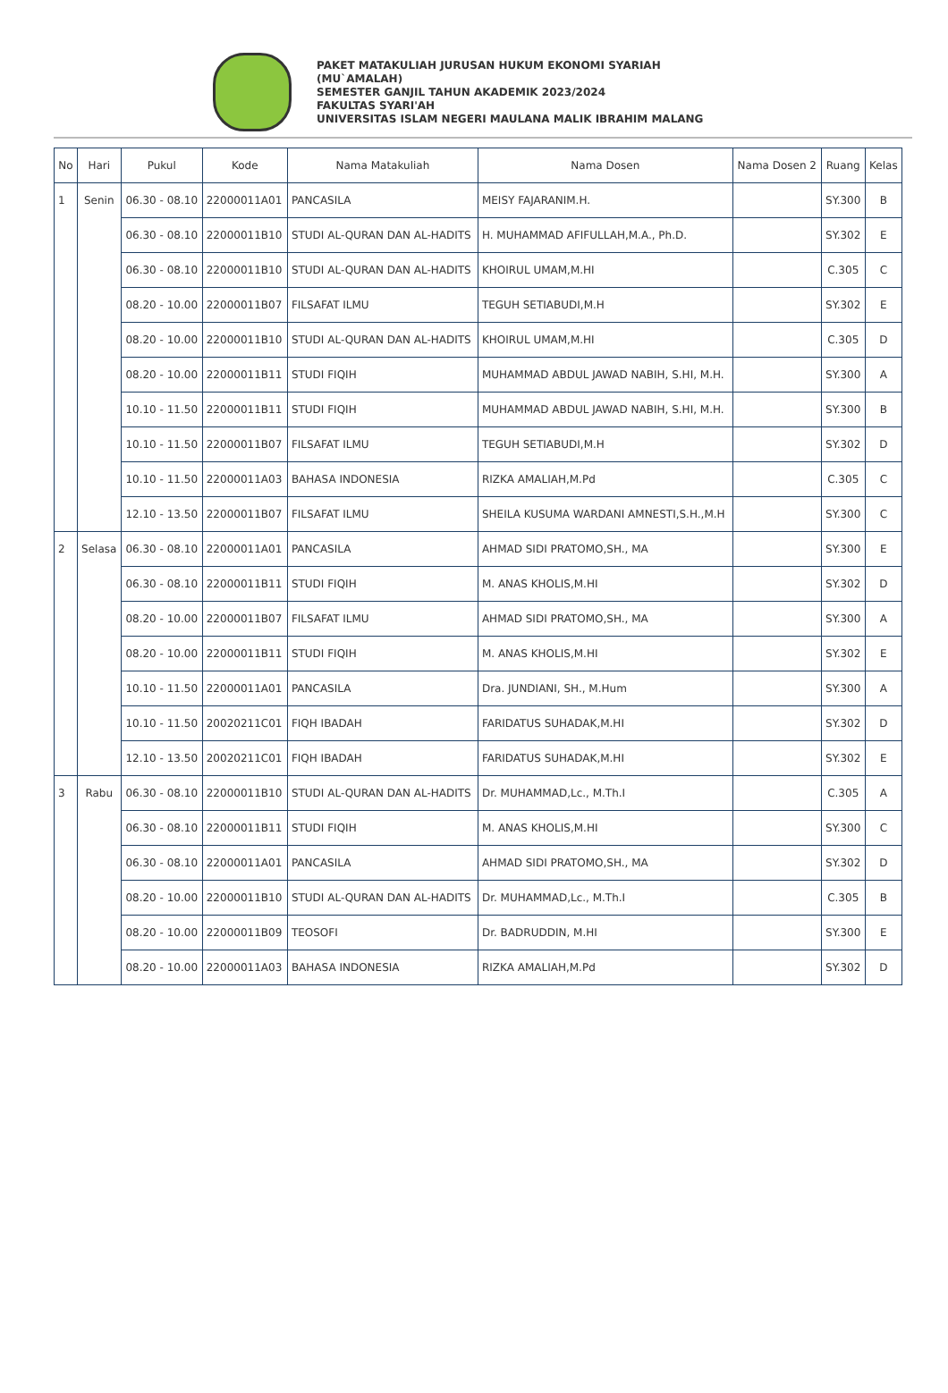PAKET MATAKULIAH JURUSAN HUKUM EKONOMI SYARIAH
(MU`AMALAH)
SEMESTER GANJIL TAHUN AKADEMIK 2023/2024
FAKULTAS SYARI'AH
UNIVERSITAS ISLAM NEGERI MAULANA MALIK IBRAHIM MALANG
| No | Hari | Pukul | Kode | Nama Matakuliah | Nama Dosen | Nama Dosen 2 | Ruang | Kelas |
| --- | --- | --- | --- | --- | --- | --- | --- | --- |
| 1 | Senin | 06.30 - 08.10 | 22000011A01 | PANCASILA | MEISY FAJARANIM.H. | | SY.300 | B |
| | | 06.30 - 08.10 | 22000011B10 | STUDI AL-QURAN DAN AL-HADITS | H. MUHAMMAD AFIFULLAH,M.A., Ph.D. | | SY.302 | E |
| | | 06.30 - 08.10 | 22000011B10 | STUDI AL-QURAN DAN AL-HADITS | KHOIRUL UMAM,M.HI | | C.305 | C |
| | | 08.20 - 10.00 | 22000011B07 | FILSAFAT ILMU | TEGUH SETIABUDI,M.H | | SY.302 | E |
| | | 08.20 - 10.00 | 22000011B10 | STUDI AL-QURAN DAN AL-HADITS | KHOIRUL UMAM,M.HI | | C.305 | D |
| | | 08.20 - 10.00 | 22000011B11 | STUDI FIQIH | MUHAMMAD ABDUL JAWAD NABIH, S.HI, M.H. | | SY.300 | A |
| | | 10.10 - 11.50 | 22000011B11 | STUDI FIQIH | MUHAMMAD ABDUL JAWAD NABIH, S.HI, M.H. | | SY.300 | B |
| | | 10.10 - 11.50 | 22000011B07 | FILSAFAT ILMU | TEGUH SETIABUDI,M.H | | SY.302 | D |
| | | 10.10 - 11.50 | 22000011A03 | BAHASA INDONESIA | RIZKA AMALIAH,M.Pd | | C.305 | C |
| | | 12.10 - 13.50 | 22000011B07 | FILSAFAT ILMU | SHEILA KUSUMA WARDANI AMNESTI,S.H.,M.H | | SY.300 | C |
| 2 | Selasa | 06.30 - 08.10 | 22000011A01 | PANCASILA | AHMAD SIDI PRATOMO,SH., MA | | SY.300 | E |
| | | 06.30 - 08.10 | 22000011B11 | STUDI FIQIH | M. ANAS KHOLIS,M.HI | | SY.302 | D |
| | | 08.20 - 10.00 | 22000011B07 | FILSAFAT ILMU | AHMAD SIDI PRATOMO,SH., MA | | SY.300 | A |
| | | 08.20 - 10.00 | 22000011B11 | STUDI FIQIH | M. ANAS KHOLIS,M.HI | | SY.302 | E |
| | | 10.10 - 11.50 | 22000011A01 | PANCASILA | Dra. JUNDIANI, SH., M.Hum | | SY.300 | A |
| | | 10.10 - 11.50 | 20020211C01 | FIQH IBADAH | FARIDATUS SUHADAK,M.HI | | SY.302 | D |
| | | 12.10 - 13.50 | 20020211C01 | FIQH IBADAH | FARIDATUS SUHADAK,M.HI | | SY.302 | E |
| 3 | Rabu | 06.30 - 08.10 | 22000011B10 | STUDI AL-QURAN DAN AL-HADITS | Dr. MUHAMMAD,Lc., M.Th.I | | C.305 | A |
| | | 06.30 - 08.10 | 22000011B11 | STUDI FIQIH | M. ANAS KHOLIS,M.HI | | SY.300 | C |
| | | 06.30 - 08.10 | 22000011A01 | PANCASILA | AHMAD SIDI PRATOMO,SH., MA | | SY.302 | D |
| | | 08.20 - 10.00 | 22000011B10 | STUDI AL-QURAN DAN AL-HADITS | Dr. MUHAMMAD,Lc., M.Th.I | | C.305 | B |
| | | 08.20 - 10.00 | 22000011B09 | TEOSOFI | Dr. BADRUDDIN, M.HI | | SY.300 | E |
| | | 08.20 - 10.00 | 22000011A03 | BAHASA INDONESIA | RIZKA AMALIAH,M.Pd | | SY.302 | D |